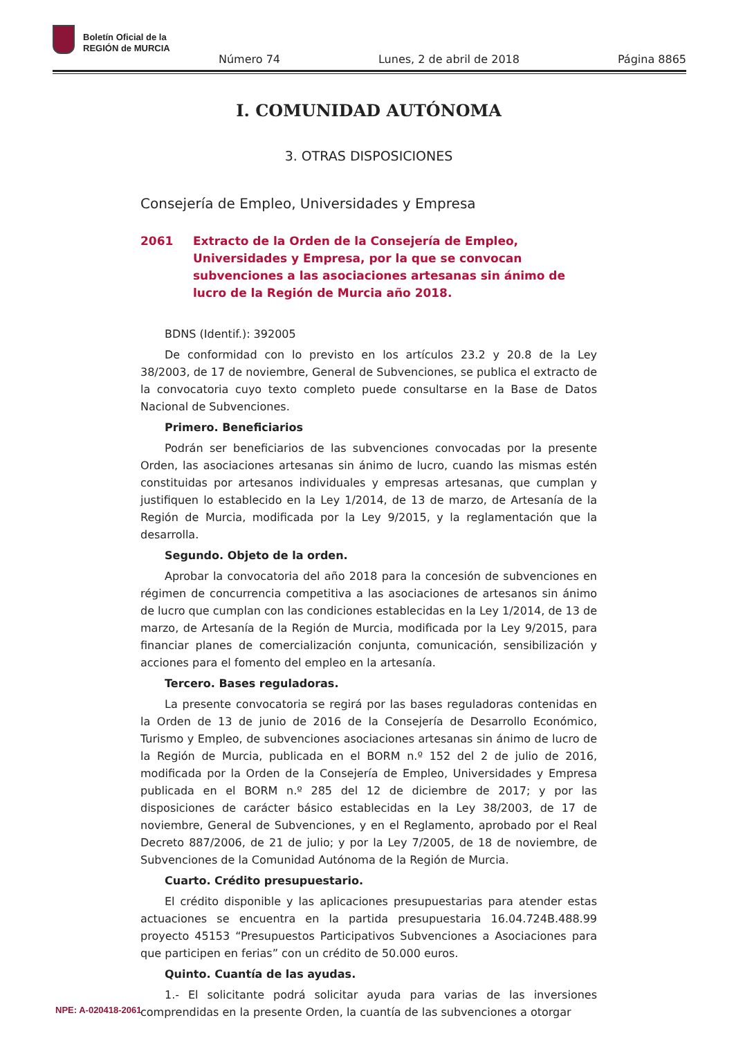Boletín Oficial de la
REGIÓN de MURCIA
Número 74 Lunes, 2 de abril de 2018 Página 8865
I. COMUNIDAD AUTÓNOMA
3. OTRAS DISPOSICIONES
Consejería de Empleo, Universidades y Empresa
2061 Extracto de la Orden de la Consejería de Empleo, Universidades y Empresa, por la que se convocan subvenciones a las asociaciones artesanas sin ánimo de lucro de la Región de Murcia año 2018.
BDNS (Identif.): 392005
De conformidad con lo previsto en los artículos 23.2 y 20.8 de la Ley 38/2003, de 17 de noviembre, General de Subvenciones, se publica el extracto de la convocatoria cuyo texto completo puede consultarse en la Base de Datos Nacional de Subvenciones.
Primero. Beneficiarios
Podrán ser beneficiarios de las subvenciones convocadas por la presente Orden, las asociaciones artesanas sin ánimo de lucro, cuando las mismas estén constituidas por artesanos individuales y empresas artesanas, que cumplan y justifiquen lo establecido en la Ley 1/2014, de 13 de marzo, de Artesanía de la Región de Murcia, modificada por la Ley 9/2015, y la reglamentación que la desarrolla.
Segundo. Objeto de la orden.
Aprobar la convocatoria del año 2018 para la concesión de subvenciones en régimen de concurrencia competitiva a las asociaciones de artesanos sin ánimo de lucro que cumplan con las condiciones establecidas en la Ley 1/2014, de 13 de marzo, de Artesanía de la Región de Murcia, modificada por la Ley 9/2015, para financiar planes de comercialización conjunta, comunicación, sensibilización y acciones para el fomento del empleo en la artesanía.
Tercero. Bases reguladoras.
La presente convocatoria se regirá por las bases reguladoras contenidas en la Orden de 13 de junio de 2016 de la Consejería de Desarrollo Económico, Turismo y Empleo, de subvenciones asociaciones artesanas sin ánimo de lucro de la Región de Murcia, publicada en el BORM n.º 152 del 2 de julio de 2016, modificada por la Orden de la Consejería de Empleo, Universidades y Empresa publicada en el BORM n.º 285 del 12 de diciembre de 2017; y por las disposiciones de carácter básico establecidas en la Ley 38/2003, de 17 de noviembre, General de Subvenciones, y en el Reglamento, aprobado por el Real Decreto 887/2006, de 21 de julio; y por la Ley 7/2005, de 18 de noviembre, de Subvenciones de la Comunidad Autónoma de la Región de Murcia.
Cuarto. Crédito presupuestario.
El crédito disponible y las aplicaciones presupuestarias para atender estas actuaciones se encuentra en la partida presupuestaria 16.04.724B.488.99 proyecto 45153 “Presupuestos Participativos Subvenciones a Asociaciones para que participen en ferias” con un crédito de 50.000 euros.
Quinto. Cuantía de las ayudas.
1.- El solicitante podrá solicitar ayuda para varias de las inversiones comprendidas en la presente Orden, la cuantía de las subvenciones a otorgar
NPE: A-020418-2061